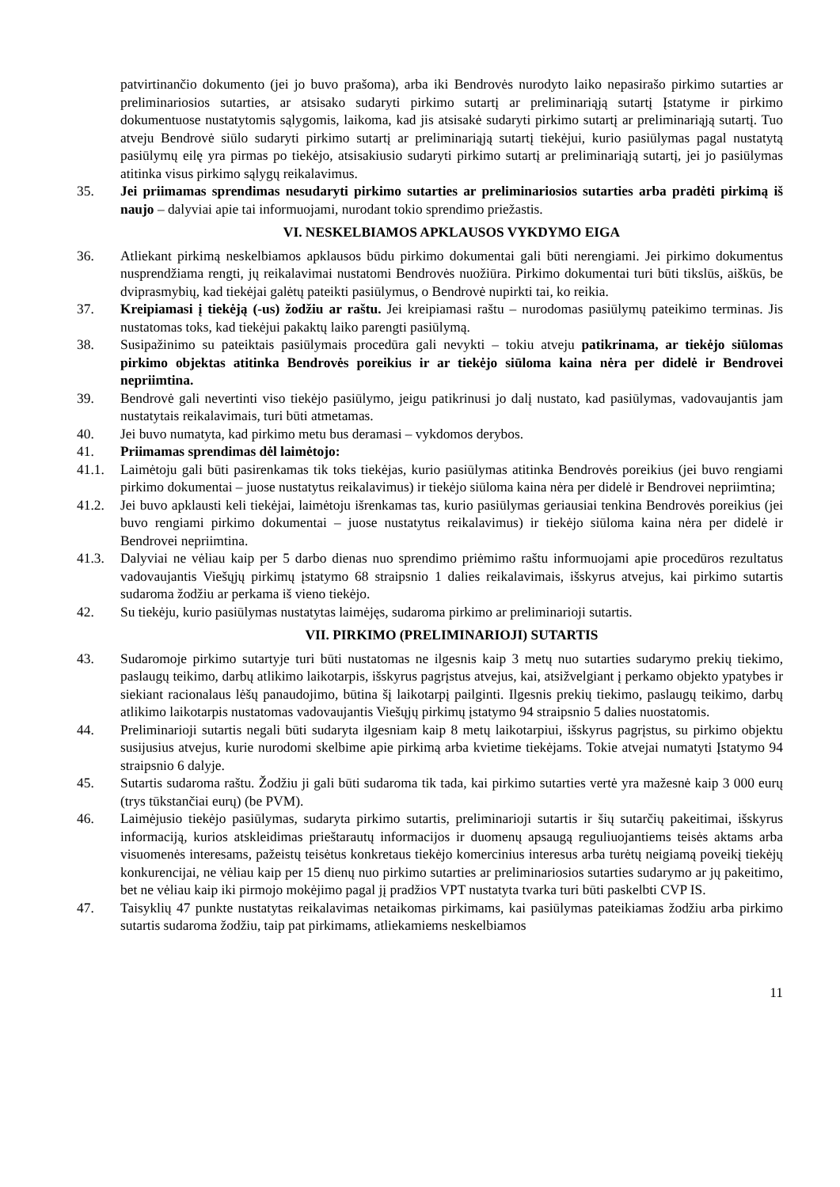patvirtinančio dokumento (jei jo buvo prašoma), arba iki Bendrovės nurodyto laiko nepasirašo pirkimo sutarties ar preliminariosios sutarties, ar atsisako sudaryti pirkimo sutartį ar preliminariąją sutartį Įstatyme ir pirkimo dokumentuose nustatytomis sąlygomis, laikoma, kad jis atsisakė sudaryti pirkimo sutartį ar preliminariąją sutartį. Tuo atveju Bendrovė siūlo sudaryti pirkimo sutartį ar preliminariąją sutartį tiekėjui, kurio pasiūlymas pagal nustatytą pasiūlymų eilę yra pirmas po tiekėjo, atsisakiusio sudaryti pirkimo sutartį ar preliminariąją sutartį, jei jo pasiūlymas atitinka visus pirkimo sąlygų reikalavimus.
35. Jei priimamas sprendimas nesudaryti pirkimo sutarties ar preliminariosios sutarties arba pradėti pirkimą iš naujo – dalyviai apie tai informuojami, nurodant tokio sprendimo priežastis.
VI. NESKELBIAMOS APKLAUSOS VYKDYMO EIGA
36. Atliekant pirkimą neskelbiamos apklausos būdu pirkimo dokumentai gali būti nerengiami. Jei pirkimo dokumentus nusprendžiama rengti, jų reikalavimai nustatomi Bendrovės nuožiūra. Pirkimo dokumentai turi būti tikslūs, aiškūs, be dviprasmybių, kad tiekėjai galėtų pateikti pasiūlymus, o Bendrovė nupirkti tai, ko reikia.
37. Kreipiamasi į tiekėją (-us) žodžiu ar raštu. Jei kreipiamasi raštu – nurodomas pasiūlymų pateikimo terminas. Jis nustatomas toks, kad tiekėjui pakaktų laiko parengti pasiūlymą.
38. Susipažinimo su pateiktais pasiūlymais procedūra gali nevykti – tokiu atveju patikrinama, ar tiekėjo siūlomas pirkimo objektas atitinka Bendrovės poreikius ir ar tiekėjo siūloma kaina nėra per didelė ir Bendrovei nepriimtina.
39. Bendrovė gali nevertinti viso tiekėjo pasiūlymo, jeigu patikrinusi jo dalį nustato, kad pasiūlymas, vadovaujantis jam nustatytais reikalavimais, turi būti atmetamas.
40. Jei buvo numatyta, kad pirkimo metu bus deramasi – vykdomos derybos.
41. Priimamas sprendimas dėl laimėtojo:
41.1. Laimėtoju gali būti pasirenkamas tik toks tiekėjas, kurio pasiūlymas atitinka Bendrovės poreikius (jei buvo rengiami pirkimo dokumentai – juose nustatytus reikalavimus) ir tiekėjo siūloma kaina nėra per didelė ir Bendrovei nepriimtina;
41.2. Jei buvo apklausti keli tiekėjai, laimėtoju išrenkamas tas, kurio pasiūlymas geriausiai tenkina Bendrovės poreikius (jei buvo rengiami pirkimo dokumentai – juose nustatytus reikalavimus) ir tiekėjo siūloma kaina nėra per didelė ir Bendrovei nepriimtina.
41.3. Dalyviai ne vėliau kaip per 5 darbo dienas nuo sprendimo priėmimo raštu informuojami apie procedūros rezultatus vadovaujantis Viešųjų pirkimų įstatymo 68 straipsnio 1 dalies reikalavimais, išskyrus atvejus, kai pirkimo sutartis sudaroma žodžiu ar perkama iš vieno tiekėjo.
42. Su tiekėju, kurio pasiūlymas nustatytas laimėjęs, sudaroma pirkimo ar preliminarioji sutartis.
VII. PIRKIMO (PRELIMINARIOJI) SUTARTIS
43. Sudaromoje pirkimo sutartyje turi būti nustatomas ne ilgesnis kaip 3 metų nuo sutarties sudarymo prekių tiekimo, paslaugų teikimo, darbų atlikimo laikotarpis, išskyrus pagrįstus atvejus, kai, atsižvelgiant į perkamo objekto ypatybes ir siekiant racionalaus lėšų panaudojimo, būtina šį laikotarpį pailginti. Ilgesnis prekių tiekimo, paslaugų teikimo, darbų atlikimo laikotarpis nustatomas vadovaujantis Viešųjų pirkimų įstatymo 94 straipsnio 5 dalies nuostatomis.
44. Preliminarioji sutartis negali būti sudaryta ilgesniam kaip 8 metų laikotarpiui, išskyrus pagrįstus, su pirkimo objektu susijusius atvejus, kurie nurodomi skelbime apie pirkimą arba kvietime tiekėjams. Tokie atvejai numatyti Įstatymo 94 straipsnio 6 dalyje.
45. Sutartis sudaroma raštu. Žodžiu ji gali būti sudaroma tik tada, kai pirkimo sutarties vertė yra mažesnė kaip 3 000 eurų (trys tūkstančiai eurų) (be PVM).
46. Laimėjusio tiekėjo pasiūlymas, sudaryta pirkimo sutartis, preliminarioji sutartis ir šių sutarčių pakeitimai, išskyrus informaciją, kurios atskleidimas prieštarautų informacijos ir duomenų apsaugą reguliuojantiems teisės aktams arba visuomenės interesams, pažeistų teisėtus konkretaus tiekėjo komercinius interesus arba turėtų neigiamą poveikį tiekėjų konkurencijai, ne vėliau kaip per 15 dienų nuo pirkimo sutarties ar preliminariosios sutarties sudarymo ar jų pakeitimo, bet ne vėliau kaip iki pirmojo mokėjimo pagal jį pradžios VPT nustatyta tvarka turi būti paskelbti CVP IS.
47. Taisyklių 47 punkte nustatytas reikalavimas netaikomas pirkimams, kai pasiūlymas pateikiamas žodžiu arba pirkimo sutartis sudaroma žodžiu, taip pat pirkimams, atliekamiems neskelbiamos
11